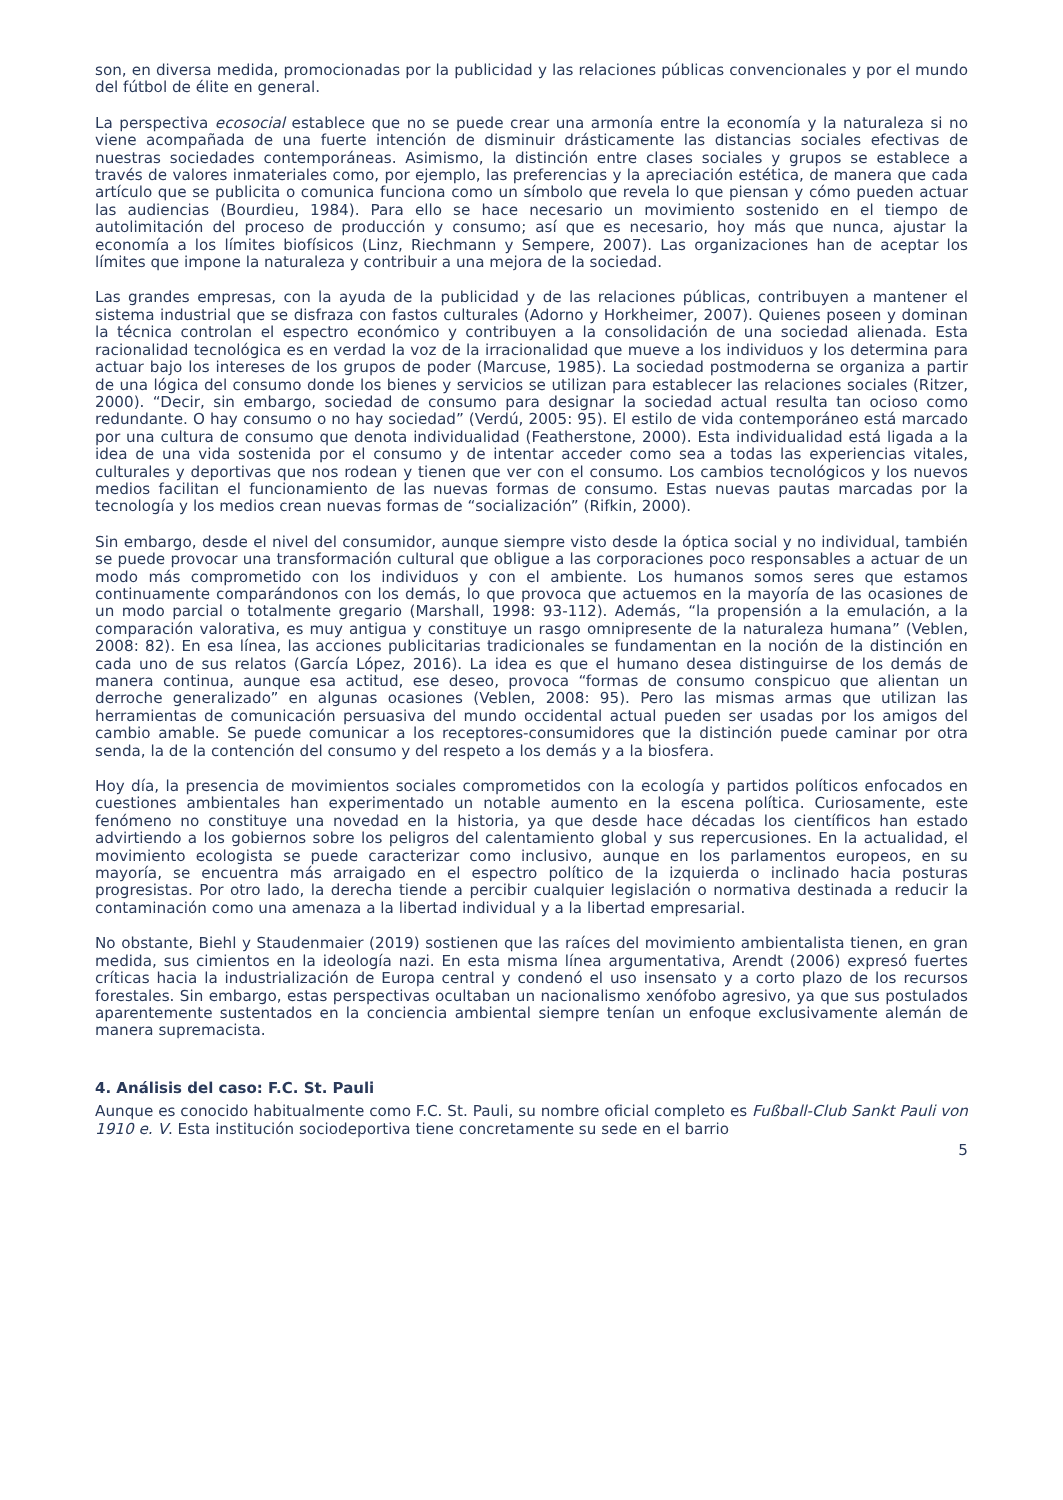son, en diversa medida, promocionadas por la publicidad y las relaciones públicas convencionales y por el mundo del fútbol de élite en general.
La perspectiva ecosocial establece que no se puede crear una armonía entre la economía y la naturaleza si no viene acompañada de una fuerte intención de disminuir drásticamente las distancias sociales efectivas de nuestras sociedades contemporáneas. Asimismo, la distinción entre clases sociales y grupos se establece a través de valores inmateriales como, por ejemplo, las preferencias y la apreciación estética, de manera que cada artículo que se publicita o comunica funciona como un símbolo que revela lo que piensan y cómo pueden actuar las audiencias (Bourdieu, 1984). Para ello se hace necesario un movimiento sostenido en el tiempo de autolimitación del proceso de producción y consumo; así que es necesario, hoy más que nunca, ajustar la economía a los límites biofísicos (Linz, Riechmann y Sempere, 2007). Las organizaciones han de aceptar los límites que impone la naturaleza y contribuir a una mejora de la sociedad.
Las grandes empresas, con la ayuda de la publicidad y de las relaciones públicas, contribuyen a mantener el sistema industrial que se disfraza con fastos culturales (Adorno y Horkheimer, 2007). Quienes poseen y dominan la técnica controlan el espectro económico y contribuyen a la consolidación de una sociedad alienada. Esta racionalidad tecnológica es en verdad la voz de la irracionalidad que mueve a los individuos y los determina para actuar bajo los intereses de los grupos de poder (Marcuse, 1985). La sociedad postmoderna se organiza a partir de una lógica del consumo donde los bienes y servicios se utilizan para establecer las relaciones sociales (Ritzer, 2000). “Decir, sin embargo, sociedad de consumo para designar la sociedad actual resulta tan ocioso como redundante. O hay consumo o no hay sociedad” (Verdú, 2005: 95). El estilo de vida contemporáneo está marcado por una cultura de consumo que denota individualidad (Featherstone, 2000). Esta individualidad está ligada a la idea de una vida sostenida por el consumo y de intentar acceder como sea a todas las experiencias vitales, culturales y deportivas que nos rodean y tienen que ver con el consumo. Los cambios tecnológicos y los nuevos medios facilitan el funcionamiento de las nuevas formas de consumo. Estas nuevas pautas marcadas por la tecnología y los medios crean nuevas formas de “socialización” (Rifkin, 2000).
Sin embargo, desde el nivel del consumidor, aunque siempre visto desde la óptica social y no individual, también se puede provocar una transformación cultural que obligue a las corporaciones poco responsables a actuar de un modo más comprometido con los individuos y con el ambiente. Los humanos somos seres que estamos continuamente comparándonos con los demás, lo que provoca que actuemos en la mayoría de las ocasiones de un modo parcial o totalmente gregario (Marshall, 1998: 93-112). Además, “la propensión a la emulación, a la comparación valorativa, es muy antigua y constituye un rasgo omnipresente de la naturaleza humana” (Veblen, 2008: 82). En esa línea, las acciones publicitarias tradicionales se fundamentan en la noción de la distinción en cada uno de sus relatos (García López, 2016). La idea es que el humano desea distinguirse de los demás de manera continua, aunque esa actitud, ese deseo, provoca “formas de consumo conspicuo que alientan un derroche generalizado” en algunas ocasiones (Veblen, 2008: 95). Pero las mismas armas que utilizan las herramientas de comunicación persuasiva del mundo occidental actual pueden ser usadas por los amigos del cambio amable. Se puede comunicar a los receptores-consumidores que la distinción puede caminar por otra senda, la de la contención del consumo y del respeto a los demás y a la biosfera.
Hoy día, la presencia de movimientos sociales comprometidos con la ecología y partidos políticos enfocados en cuestiones ambientales han experimentado un notable aumento en la escena política. Curiosamente, este fenómeno no constituye una novedad en la historia, ya que desde hace décadas los científicos han estado advirtiendo a los gobiernos sobre los peligros del calentamiento global y sus repercusiones. En la actualidad, el movimiento ecologista se puede caracterizar como inclusivo, aunque en los parlamentos europeos, en su mayoría, se encuentra más arraigado en el espectro político de la izquierda o inclinado hacia posturas progresistas. Por otro lado, la derecha tiende a percibir cualquier legislación o normativa destinada a reducir la contaminación como una amenaza a la libertad individual y a la libertad empresarial.
No obstante, Biehl y Staudenmaier (2019) sostienen que las raíces del movimiento ambientalista tienen, en gran medida, sus cimientos en la ideología nazi. En esta misma línea argumentativa, Arendt (2006) expresó fuertes críticas hacia la industrialización de Europa central y condenó el uso insensato y a corto plazo de los recursos forestales. Sin embargo, estas perspectivas ocultaban un nacionalismo xenófobo agresivo, ya que sus postulados aparentemente sustentados en la conciencia ambiental siempre tenían un enfoque exclusivamente alemán de manera supremacista.
4. Análisis del caso: F.C. St. Pauli
Aunque es conocido habitualmente como F.C. St. Pauli, su nombre oficial completo es Fußball-Club Sankt Pauli von 1910 e. V. Esta institución sociodeportiva tiene concretamente su sede en el barrio
5